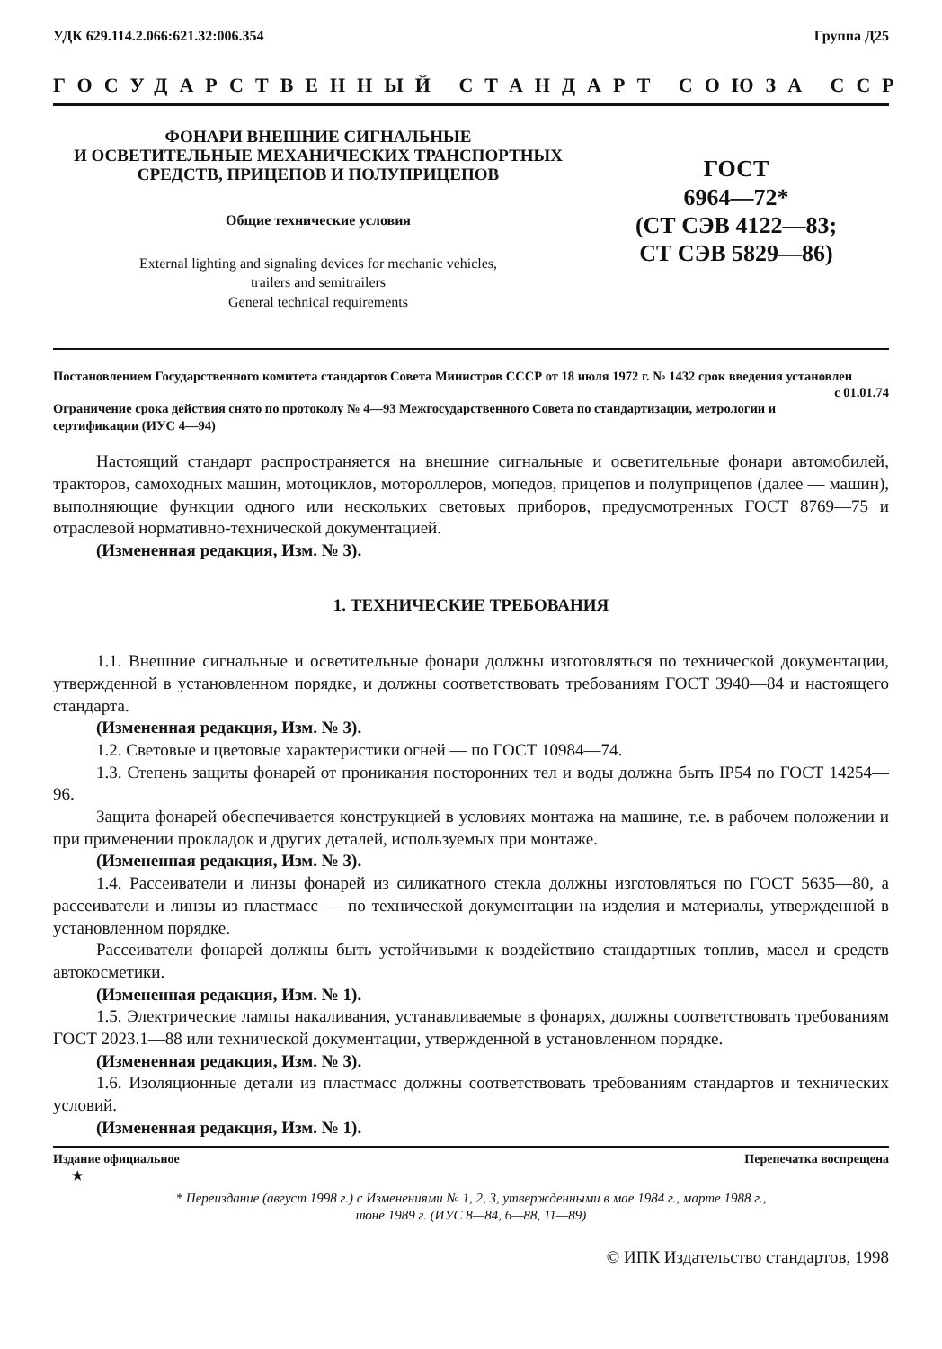УДК 629.114.2.066:621.32:006.354 Группа Д25
ГОСУДАРСТВЕННЫЙ СТАНДАРТ СОЮЗА ССР
ФОНАРИ ВНЕШНИЕ СИГНАЛЬНЫЕ
И ОСВЕТИТЕЛЬНЫЕ МЕХАНИЧЕСКИХ ТРАНСПОРТНЫХ
СРЕДСТВ, ПРИЦЕПОВ И ПОЛУПРИЦЕПОВ
Общие технические условия
External lighting and signaling devices for mechanic vehicles,
trailers and semitrailers
General technical requirements
ГОСТ
6964—72*
(СТ СЭВ 4122—83;
СТ СЭВ 5829—86)
Постановлением Государственного комитета стандартов Совета Министров СССР от 18 июля 1972 г. № 1432 срок введения установлен с 01.01.74
Ограничение срока действия снято по протоколу № 4—93 Межгосударственного Совета по стандартизации, метрологии и сертификации (ИУС 4—94)
Настоящий стандарт распространяется на внешние сигнальные и осветительные фонари автомобилей, тракторов, самоходных машин, мотоциклов, мотороллеров, мопедов, прицепов и полуприцепов (далее — машин), выполняющие функции одного или нескольких световых приборов, предусмотренных ГОСТ 8769—75 и отраслевой нормативно-технической документацией.
(Измененная редакция, Изм. № 3).
1. ТЕХНИЧЕСКИЕ ТРЕБОВАНИЯ
1.1. Внешние сигнальные и осветительные фонари должны изготовляться по технической документации, утвержденной в установленном порядке, и должны соответствовать требованиям ГОСТ 3940—84 и настоящего стандарта.
(Измененная редакция, Изм. № 3).
1.2. Световые и цветовые характеристики огней — по ГОСТ 10984—74.
1.3. Степень защиты фонарей от проникания посторонних тел и воды должна быть IP54 по ГОСТ 14254—96.
Защита фонарей обеспечивается конструкцией в условиях монтажа на машине, т.е. в рабочем положении и при применении прокладок и других деталей, используемых при монтаже.
(Измененная редакция, Изм. № 3).
1.4. Рассеиватели и линзы фонарей из силикатного стекла должны изготовляться по ГОСТ 5635—80, а рассеиватели и линзы из пластмасс — по технической документации на изделия и материалы, утвержденной в установленном порядке.
Рассеиватели фонарей должны быть устойчивыми к воздействию стандартных топлив, масел и средств автокосметики.
(Измененная редакция, Изм. № 1).
1.5. Электрические лампы накаливания, устанавливаемые в фонарях, должны соответствовать требованиям ГОСТ 2023.1—88 или технической документации, утвержденной в установленном порядке.
(Измененная редакция, Изм. № 3).
1.6. Изоляционные детали из пластмасс должны соответствовать требованиям стандартов и технических условий.
(Измененная редакция, Изм. № 1).
Издание официальное
★ Перепечатка воспрещена
* Переиздание (август 1998 г.) с Изменениями № 1, 2, 3, утвержденными в мае 1984 г., марте 1988 г.,
июне 1989 г. (ИУС 8—84, 6—88, 11—89)
© ИПК Издательство стандартов, 1998